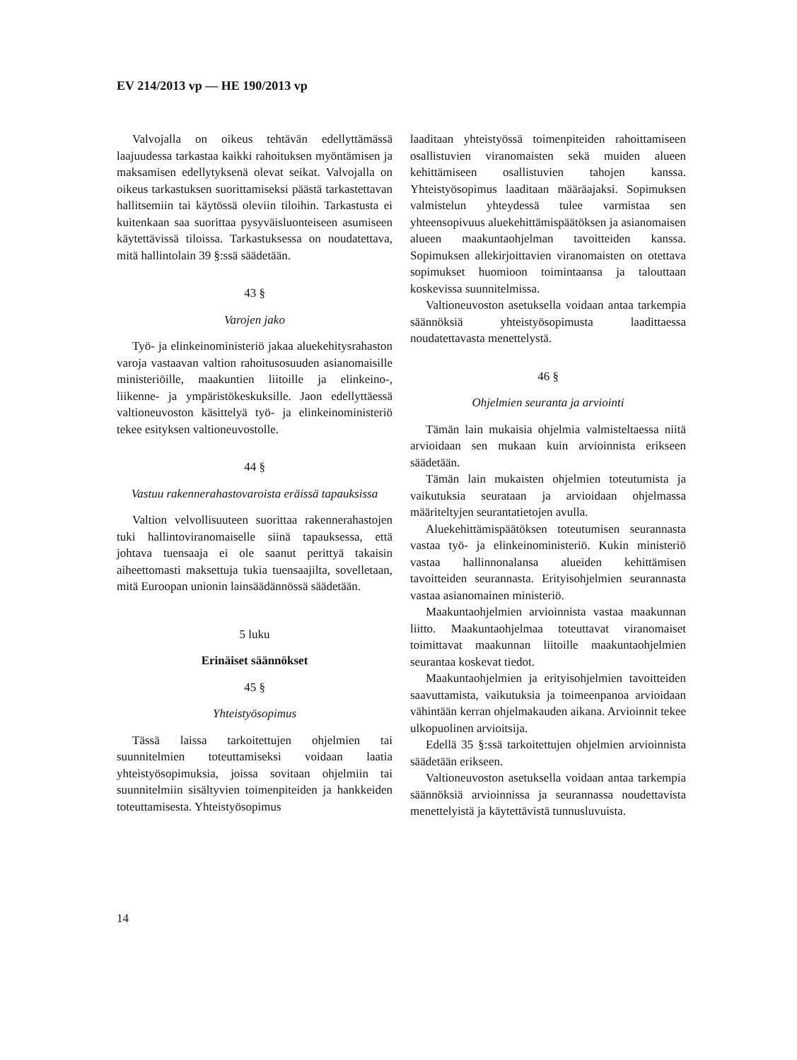EV 214/2013 vp — HE 190/2013 vp
Valvojalla on oikeus tehtävän edellyttämässä laajuudessa tarkastaa kaikki rahoituksen myöntämisen ja maksamisen edellytyksenä olevat seikat. Valvojalla on oikeus tarkastuksen suorittamiseksi päästä tarkastettavan hallitsemiin tai käytössä oleviin tiloihin. Tarkastusta ei kuitenkaan saa suorittaa pysyväisluonteiseen asumiseen käytettävissä tiloissa. Tarkastuksessa on noudatettava, mitä hallintolain 39 §:ssä säädetään.
43 §
Varojen jako
Työ- ja elinkeinoministeriö jakaa aluekehitysrahaston varoja vastaavan valtion rahoitusosuuden asianomaisille ministeriöille, maakuntien liitoille ja elinkeino-, liikenne- ja ympäristökeskuksille. Jaon edellyttäessä valtioneuvoston käsittelyä työ- ja elinkeinoministeriö tekee esityksen valtioneuvostolle.
44 §
Vastuu rakennerahastovaroista eräissä tapauksissa
Valtion velvollisuuteen suorittaa rakennerahastojen tuki hallintoviranomaiselle siinä tapauksessa, että johtava tuensaaja ei ole saanut perittyä takaisin aiheettomasti maksettuja tukia tuensaajilta, sovelletaan, mitä Euroopan unionin lainsäädännössä säädetään.
5 luku
Erinäiset säännökset
45 §
Yhteistyösopimus
Tässä laissa tarkoitettujen ohjelmien tai suunnitelmien toteuttamiseksi voidaan laatia yhteistyösopimuksia, joissa sovitaan ohjelmiin tai suunnitelmiin sisältyvien toimenpiteiden ja hankkeiden toteuttamisesta. Yhteistyösopimus
laaditaan yhteistyössä toimenpiteiden rahoittamiseen osallistuvien viranomaisten sekä muiden alueen kehittämiseen osallistuvien tahojen kanssa. Yhteistyösopimus laaditaan määräajaksi. Sopimuksen valmistelun yhteydessä tulee varmistaa sen yhteensopivuus aluekehittämispäätöksen ja asianomaisen alueen maakuntaohjelman tavoitteiden kanssa. Sopimuksen allekirjoittavien viranomaisten on otettava sopimukset huomioon toimintaansa ja talouttaan koskevissa suunnitelmissa.
Valtioneuvoston asetuksella voidaan antaa tarkempia säännöksiä yhteistyösopimusta laadittaessa noudatettavasta menettelystä.
46 §
Ohjelmien seuranta ja arviointi
Tämän lain mukaisia ohjelmia valmisteltaessa niitä arvioidaan sen mukaan kuin arvioinnista erikseen säädetään.
Tämän lain mukaisten ohjelmien toteutumista ja vaikutuksia seurataan ja arvioidaan ohjelmassa määriteltyjen seurantatietojen avulla.
Aluekehittämispäätöksen toteutumisen seurannasta vastaa työ- ja elinkeinoministeriö. Kukin ministeriö vastaa hallinnonalansa alueiden kehittämisen tavoitteiden seurannasta. Erityisohjelmien seurannasta vastaa asianomainen ministeriö.
Maakuntaohjelmien arvioinnista vastaa maakunnan liitto. Maakuntaohjelmaa toteuttavat viranomaiset toimittavat maakunnan liitoille maakuntaohjelmien seurantaa koskevat tiedot.
Maakuntaohjelmien ja erityisohjelmien tavoitteiden saavuttamista, vaikutuksia ja toimeenpanoa arvioidaan vähintään kerran ohjelmakauden aikana. Arvioinnit tekee ulkopuolinen arvioitsija.
Edellä 35 §:ssä tarkoitettujen ohjelmien arvioinnista säädetään erikseen.
Valtioneuvoston asetuksella voidaan antaa tarkempia säännöksiä arvioinnissa ja seurannassa noudettavista menettelyistä ja käytettävistä tunnusluvuista.
14